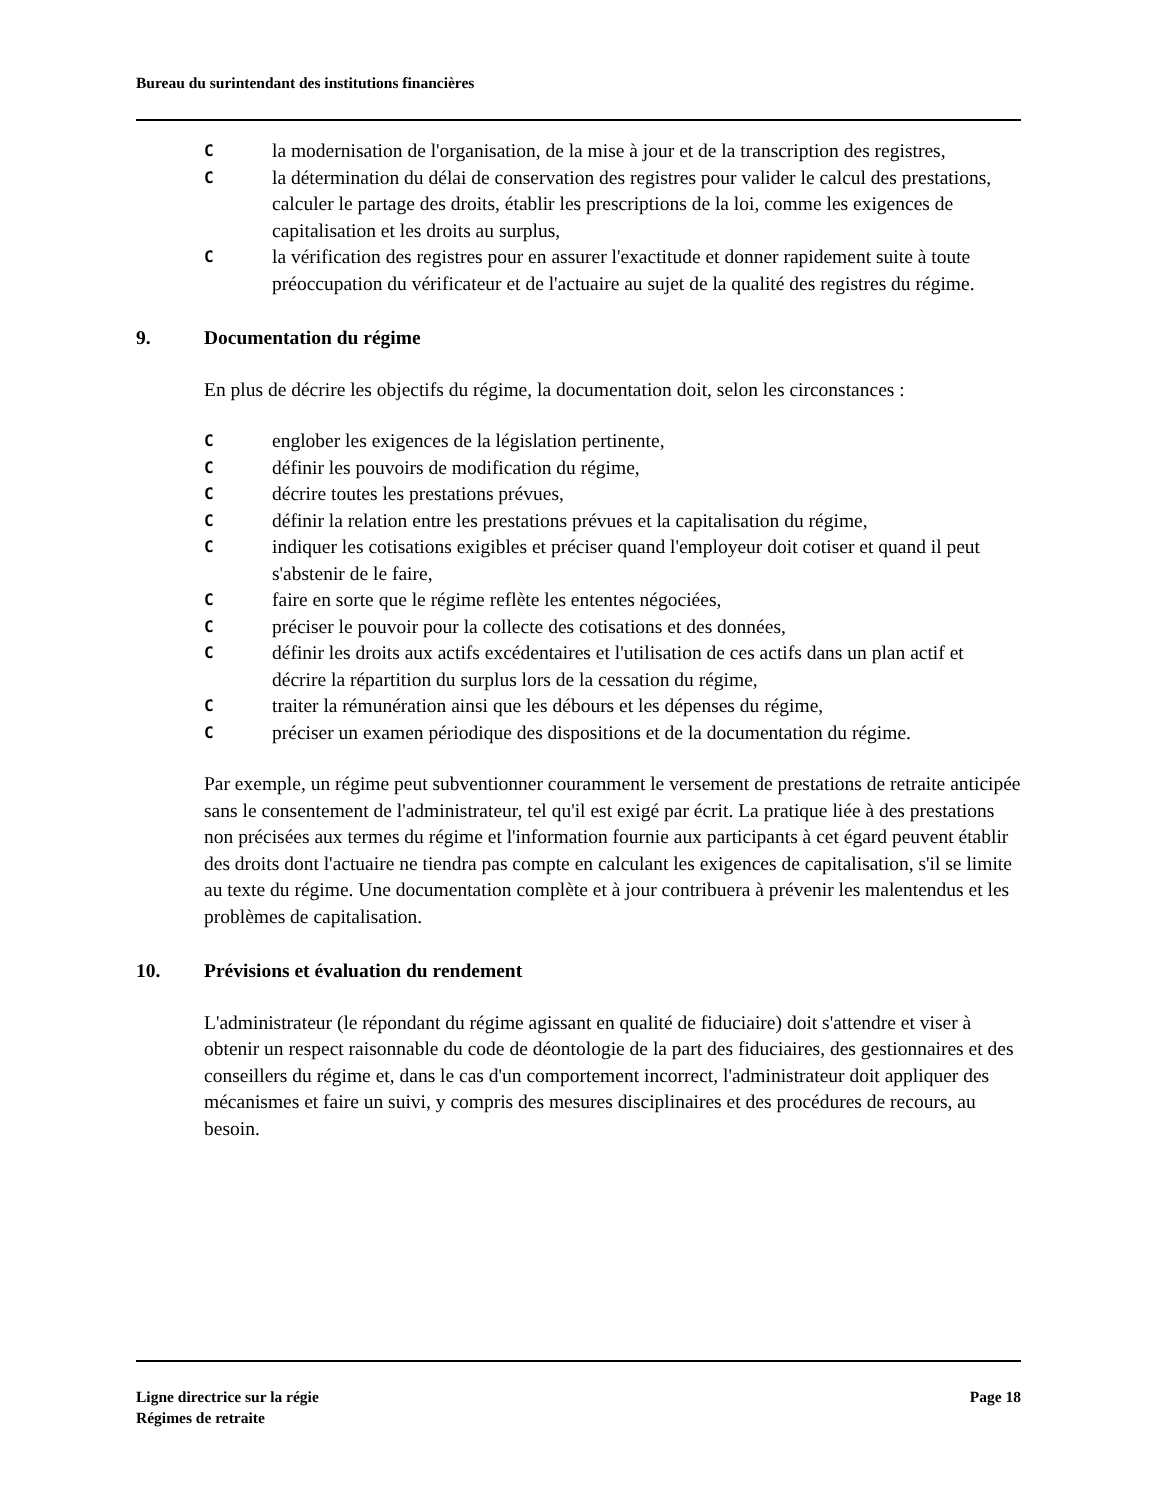Bureau du surintendant des institutions financières
Cla modernisation de l'organisation, de la mise à jour et de la transcription des registres,
Cla détermination du délai de conservation des registres pour valider le calcul des prestations, calculer le partage des droits, établir les prescriptions de la loi, comme les exigences de capitalisation et les droits au surplus,
Cla vérification des registres pour en assurer l'exactitude et donner rapidement suite à toute préoccupation du vérificateur et de l'actuaire au sujet de la qualité des registres du régime.
9. Documentation du régime
En plus de décrire les objectifs du régime, la documentation doit, selon les circonstances :
Cenglober les exigences de la législation pertinente,
Cdéfinir les pouvoirs de modification du régime,
Cdécrire toutes les prestations prévues,
Cdéfinir la relation entre les prestations prévues et la capitalisation du régime,
Cindiquer les cotisations exigibles et préciser quand l'employeur doit cotiser et quand il peut s'abstenir de le faire,
Cfaire en sorte que le régime reflète les ententes négociées,
Cpréciser le pouvoir pour la collecte des cotisations et des données,
Cdéfinir les droits aux actifs excédentaires et l'utilisation de ces actifs dans un plan actif et décrire la répartition du surplus lors de la cessation du régime,
Ctraiter la rémunération ainsi que les débours et les dépenses du régime,
Cpréciser un examen périodique des dispositions et de la documentation du régime.
Par exemple, un régime peut subventionner couramment le versement de prestations de retraite anticipée sans le consentement de l'administrateur, tel qu'il est exigé par écrit. La pratique liée à des prestations non précisées aux termes du régime et l'information fournie aux participants à cet égard peuvent établir des droits dont l'actuaire ne tiendra pas compte en calculant les exigences de capitalisation, s'il se limite au texte du régime. Une documentation complète et à jour contribuera à prévenir les malentendus et les problèmes de capitalisation.
10. Prévisions et évaluation du rendement
L'administrateur (le répondant du régime agissant en qualité de fiduciaire) doit s'attendre et viser à obtenir un respect raisonnable du code de déontologie de la part des fiduciaires, des gestionnaires et des conseillers du régime et, dans le cas d'un comportement incorrect, l'administrateur doit appliquer des mécanismes et faire un suivi, y compris des mesures disciplinaires et des procédures de recours, au besoin.
Ligne directrice sur la régie
Régimes de retraite
Page 18